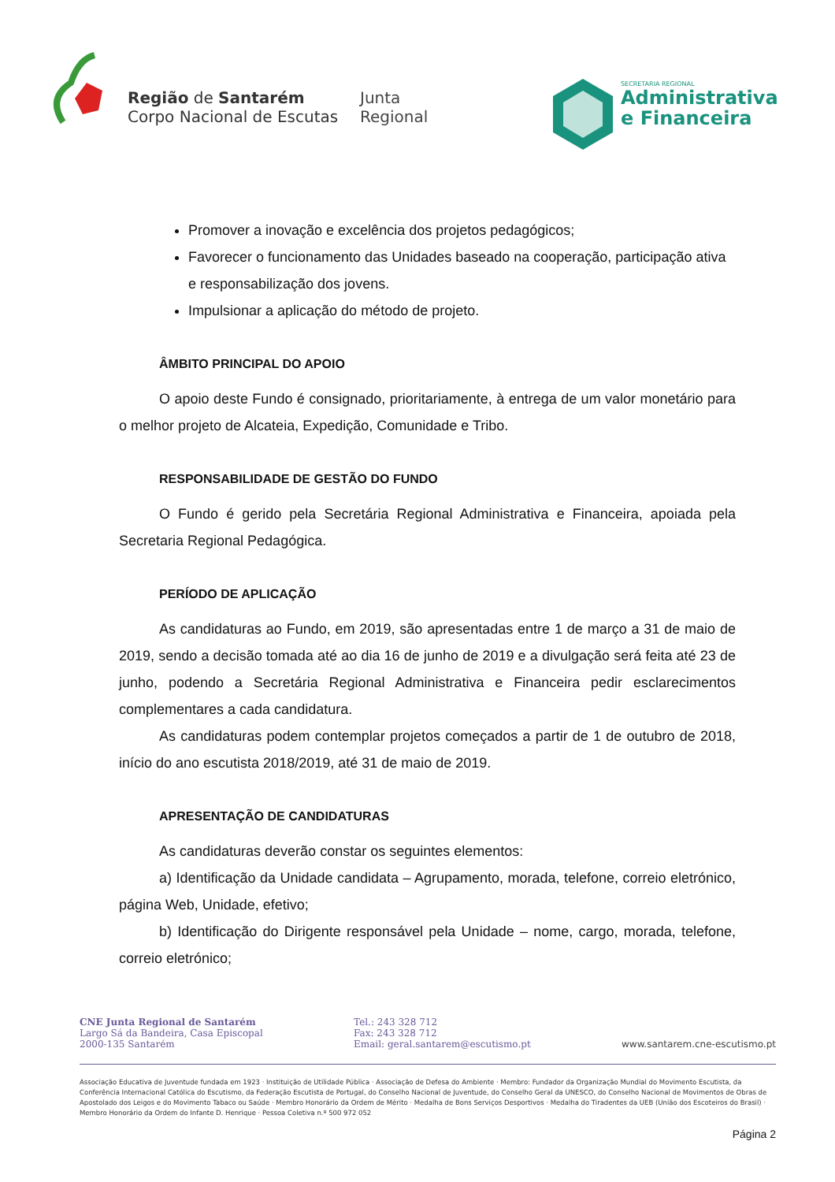Região de Santarém
Corpo Nacional de Escutas
Junta
Regional
SECRETARIA REGIONAL
Administrativa
e Financeira
Promover a inovação e excelência dos projetos pedagógicos;
Favorecer o funcionamento das Unidades baseado na cooperação, participação ativa e responsabilização dos jovens.
Impulsionar a aplicação do método de projeto.
ÂMBITO PRINCIPAL DO APOIO
O apoio deste Fundo é consignado, prioritariamente, à entrega de um valor monetário para o melhor projeto de Alcateia, Expedição, Comunidade e Tribo.
RESPONSABILIDADE DE GESTÃO DO FUNDO
O Fundo é gerido pela Secretária Regional Administrativa e Financeira, apoiada pela Secretaria Regional Pedagógica.
PERÍODO DE APLICAÇÃO
As candidaturas ao Fundo, em 2019, são apresentadas entre 1 de março a 31 de maio de 2019, sendo a decisão tomada até ao dia 16 de junho de 2019 e a divulgação será feita até 23 de junho, podendo a Secretária Regional Administrativa e Financeira pedir esclarecimentos complementares a cada candidatura.
As candidaturas podem contemplar projetos começados a partir de 1 de outubro de 2018, início do ano escutista 2018/2019, até 31 de maio de 2019.
APRESENTAÇÃO DE CANDIDATURAS
As candidaturas deverão constar os seguintes elementos:
a) Identificação da Unidade candidata – Agrupamento, morada, telefone, correio eletrónico, página Web, Unidade, efetivo;
b) Identificação do Dirigente responsável pela Unidade – nome, cargo, morada, telefone, correio eletrónico;
CNE Junta Regional de Santarém
Largo Sá da Bandeira, Casa Episcopal
2000-135 Santarém
Tel.: 243 328 712
Fax: 243 328 712
Email: geral.santarem@escutismo.pt
www.santarem.cne-escutismo.pt
Associação Educativa de Juventude fundada em 1923 · Instituição de Utilidade Pública · Associação de Defesa do Ambiente · Membro: Fundador da Organização Mundial do Movimento Escutista, da Conferência Internacional Católica do Escutismo, da Federação Escutista de Portugal, do Conselho Nacional de Juventude, do Conselho Geral da UNESCO, do Conselho Nacional de Movimentos de Obras de Apostolado dos Leigos e do Movimento Tabaco ou Saúde · Membro Honorário da Ordem de Mérito · Medalha de Bons Serviços Desportivos · Medalha do Tiradentes da UEB (União dos Escoteiros do Brasil) · Membro Honorário da Ordem do Infante D. Henrique · Pessoa Coletiva n.º 500 972 052
Página 2